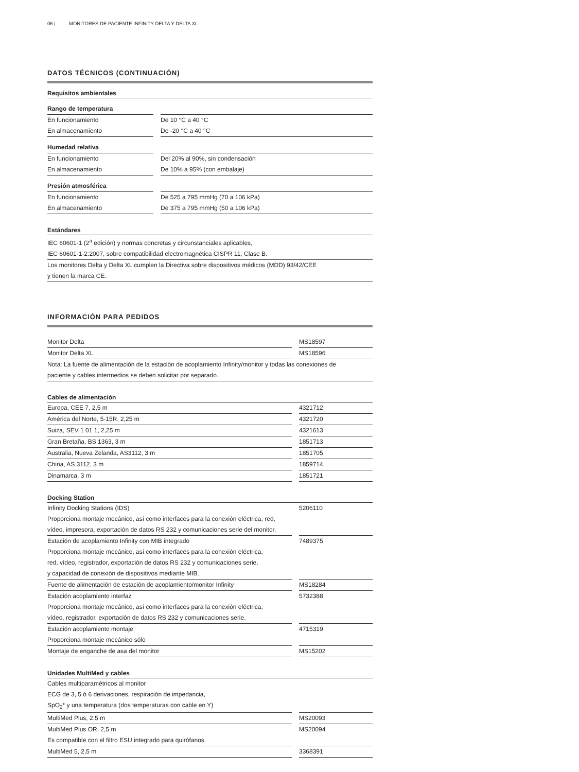06 | MONITORES DE PACIENTE INFINITY DELTA Y DELTA XL
DATOS TÉCNICOS (CONTINUACIÓN)
| Requisitos ambientales | | |
| --- | --- | --- |
| Rango de temperatura | | |
| En funcionamiento | | De 10 °C a 40 °C |
| En almacenamiento | | De -20 °C a 40 °C |
| Humedad relativa | | |
| En funcionamiento | | Del 20% al 90%, sin condensación |
| En almacenamiento | | De 10% a 95% (con embalaje) |
| Presión atmosférica | | |
| En funcionamiento | | De 525 a 795 mmHg (70 a 106 kPa) |
| En almacenamiento | | De 375 a 795 mmHg (50 a 106 kPa) |
| Estándares | | |
| IEC 60601-1 (2<sup>a</sup> edición) y normas concretas y circunstanciales aplicables, | | |
| IEC 60601-1-2:2007, sobre compatibilidad electromagnética CISPR 11, Clase B. | | |
| Los monitores Delta y Delta XL cumplen la Directiva sobre dispositivos médicos (MDD) 93/42/CEE | | |
| y tienen la marca CE. | | |
INFORMACIÓN PARA PEDIDOS
| Monitor Delta | | MS18597 |
| Monitor Delta XL | | MS18596 |
| Nota: La fuente de alimentación de la estación de acoplamiento Infinity/monitor y todas las conexiones de | | |
| paciente y cables intermedios se deben solicitar por separado. | | |
| Cables de alimentación | | |
| Europa, CEE 7, 2,5 m | | 4321712 |
| América del Norte, 5-15R, 2,25 m | | 4321720 |
| Suiza, SEV 1 01 1, 2,25 m | | 4321613 |
| Gran Bretaña, BS 1363, 3 m | | 1851713 |
| Australia, Nueva Zelanda, AS3112, 3 m | | 1851705 |
| China, AS 3112, 3 m | | 1859714 |
| Dinamarca, 3 m | | 1851721 |
| Docking Station | | |
| Infinity Docking Stations (IDS) Proporciona montaje mecánico, así como interfaces para la conexión eléctrica, red, vídeo, impresora, exportación de datos RS 232 y comunicaciones serie del monitor. | | 5206110 |
| Estación de acoplamiento Infinity con MIB integrado Proporciona montaje mecánico, así como interfaces para la conexión eléctrica, red, vídeo, registrador, exportación de datos RS 232 y comunicaciones serie, y capacidad de conexión de dispositivos mediante MIB. | | 7489375 |
| Fuente de alimentación de estación de acoplamiento/monitor Infinity | | MS18284 |
| Estación acoplamiento interfaz Proporciona montaje mecánico, así como interfaces para la conexión eléctrica, vídeo, registrador, exportación de datos RS 232 y comunicaciones serie. | | 5732388 |
| Estación acoplamiento montaje Proporciona montaje mecánico sólo | | 4715319 |
| Montaje de enganche de asa del monitor | | MS15202 |
| Unidades MultiMed y cables | | |
| Cables multiparamétricos al monitor ECG de 3, 5 ó 6 derivaciones, respiración de impedancia, SpO<sub>2</sub>* y una temperatura (dos temperaturas con cable en Y) | | |
| MultiMed Plus, 2.5 m | | MS20093 |
| MultiMed Plus OR, 2,5 m Es compatible con el filtro ESU integrado para quirófanos. | | MS20094 |
| MultiMed 5, 2,5 m | | 3368391 |